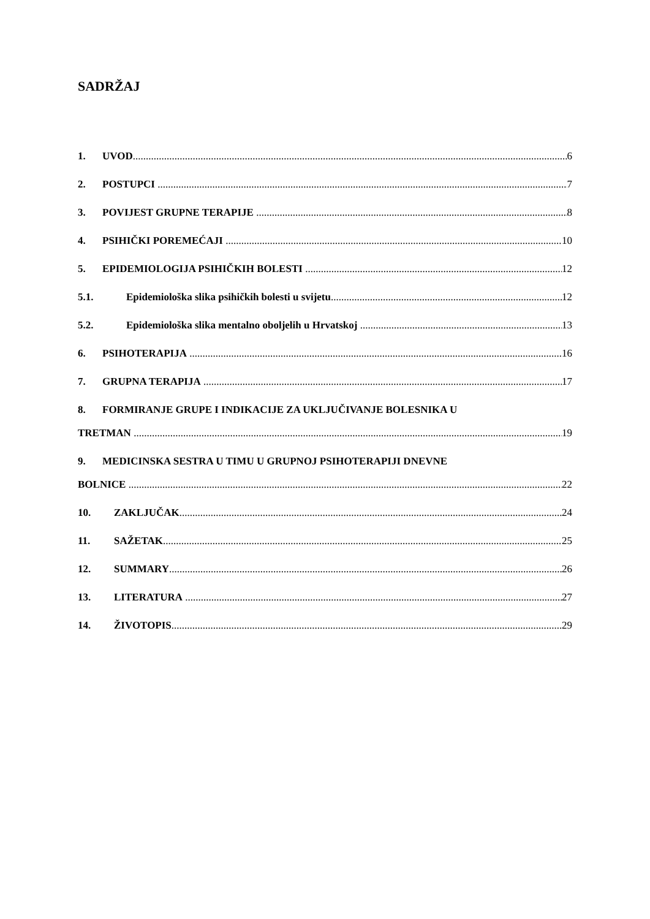SADRŽAJ
1. UVOD 6
2. POSTUPCI 7
3. POVIJEST GRUPNE TERAPIJE 8
4. PSIHIČKI POREMEĆAJI 10
5. EPIDEMIOLOGIJA PSIHIČKIH BOLESTI 12
5.1. Epidemiološka slika psihičkih bolesti u svijetu 12
5.2. Epidemiološka slika mentalno oboljelih u Hrvatskoj 13
6. PSIHOTERAPIJA 16
7. GRUPNA TERAPIJA 17
8. FORMIRANJE GRUPE I INDIKACIJE ZA UKLJUČIVANJE BOLESNIKA U
TRETMAN 19
9. MEDICINSKA SESTRA U TIMU U GRUPNOJ PSIHOTERAPIJI DNEVNE
BOLNICE 22
10. ZAKLJUČAK 24
11. SAŽETAK 25
12. SUMMARY 26
13. LITERATURA 27
14. ŽIVOTOPIS 29